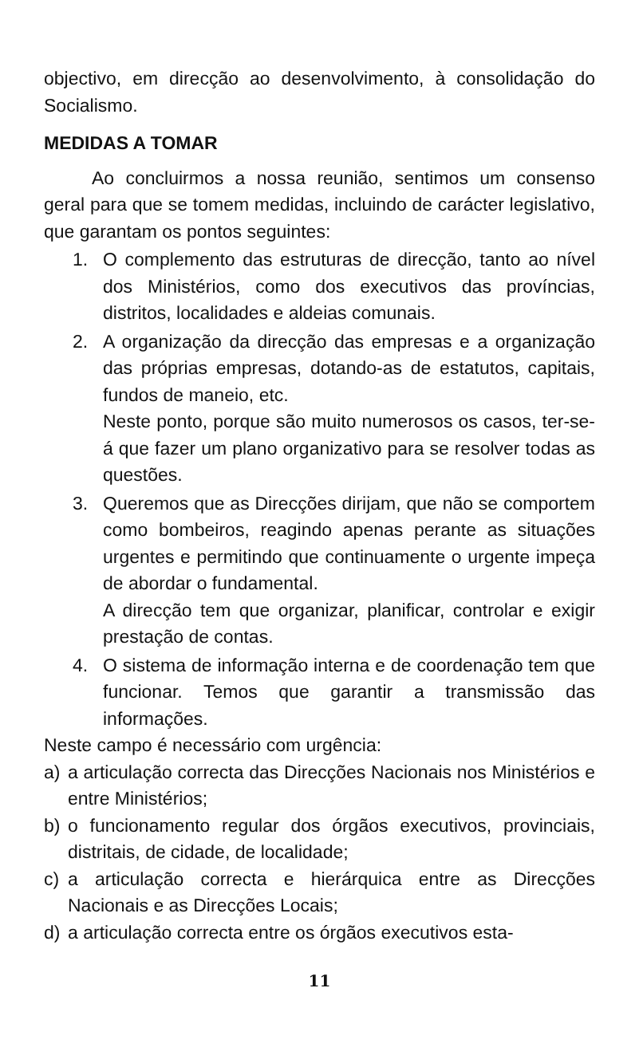objectivo, em direcção ao desenvolvimento, à consolidação do Socialismo.
MEDIDAS A TOMAR
Ao concluirmos a nossa reunião, sentimos um consenso geral para que se tomem medidas, incluindo de carácter legislativo, que garantam os pontos seguintes:
1. O complemento das estruturas de direcção, tanto ao nível dos Ministérios, como dos executivos das províncias, distritos, localidades e aldeias comunais.
2. A organização da direcção das empresas e a organização das próprias empresas, dotando-as de estatutos, capitais, fundos de maneio, etc.
Neste ponto, porque são muito numerosos os casos, ter-se-á que fazer um plano organizativo para se resolver todas as questões.
3. Queremos que as Direcções dirijam, que não se comportem como bombeiros, reagindo apenas perante as situações urgentes e permitindo que continuamente o urgente impeça de abordar o fundamental.
A direcção tem que organizar, planificar, controlar e exigir prestação de contas.
4. O sistema de informação interna e de coordenação tem que funcionar. Temos que garantir a transmissão das informações.
Neste campo é necessário com urgência:
a) a articulação correcta das Direcções Nacionais nos Ministérios e entre Ministérios;
b) o funcionamento regular dos órgãos executivos, provinciais, distritais, de cidade, de localidade;
c) a articulação correcta e hierárquica entre as Direcções Nacionais e as Direcções Locais;
d) a articulação correcta entre os órgãos executivos esta-
11